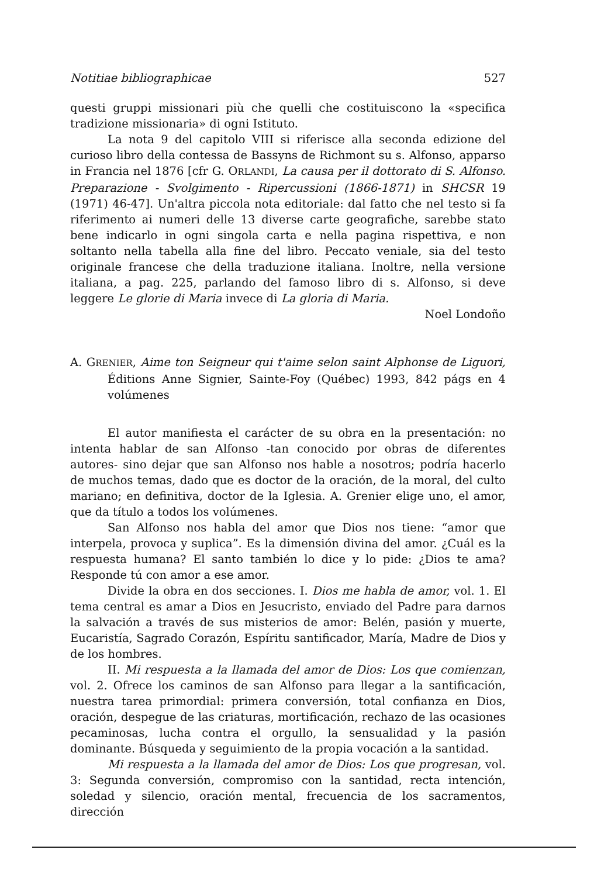Notitiae bibliographicae 527
questi gruppi missionari più che quelli che costituiscono la «specifica tradizione missionaria» di ogni Istituto.
La nota 9 del capitolo VIII si riferisce alla seconda edizione del curioso libro della contessa de Bassyns de Richmont su s. Alfonso, apparso in Francia nel 1876 [cfr G. ORLANDI, La causa per il dottorato di S. Alfonso. Preparazione - Svolgimento - Ripercussioni (1866-1871) in SHCSR 19 (1971) 46-47]. Un'altra piccola nota editoriale: dal fatto che nel testo si fa riferimento ai numeri delle 13 diverse carte geografiche, sarebbe stato bene indicarlo in ogni singola carta e nella pagina rispettiva, e non soltanto nella tabella alla fine del libro. Peccato veniale, sia del testo originale francese che della traduzione italiana. Inoltre, nella versione italiana, a pag. 225, parlando del famoso libro di s. Alfonso, si deve leggere Le glorie di Maria invece di La gloria di Maria.
Noel Londoño
A. GRENIER, Aime ton Seigneur qui t'aime selon saint Alphonse de Liguori, Éditions Anne Signier, Sainte-Foy (Québec) 1993, 842 págs en 4 volúmenes
El autor manifiesta el carácter de su obra en la presentación: no intenta hablar de san Alfonso -tan conocido por obras de diferentes autores- sino dejar que san Alfonso nos hable a nosotros; podría hacerlo de muchos temas, dado que es doctor de la oración, de la moral, del culto mariano; en definitiva, doctor de la Iglesia. A. Grenier elige uno, el amor, que da título a todos los volúmenes.
San Alfonso nos habla del amor que Dios nos tiene: “amor que interpela, provoca y suplica”. Es la dimensión divina del amor. ¿Cuál es la respuesta humana? El santo también lo dice y lo pide: ¿Dios te ama? Responde tú con amor a ese amor.
Divide la obra en dos secciones. I. Dios me habla de amor, vol. 1. El tema central es amar a Dios en Jesucristo, enviado del Padre para darnos la salvación a través de sus misterios de amor: Belén, pasión y muerte, Eucaristía, Sagrado Corazón, Espíritu santificador, María, Madre de Dios y de los hombres.
II. Mi respuesta a la llamada del amor de Dios: Los que comienzan, vol. 2. Ofrece los caminos de san Alfonso para llegar a la santificación, nuestra tarea primordial: primera conversión, total confianza en Dios, oración, despegue de las criaturas, mortificación, rechazo de las ocasiones pecaminosas, lucha contra el orgullo, la sensualidad y la pasión dominante. Búsqueda y seguimiento de la propia vocación a la santidad.
Mi respuesta a la llamada del amor de Dios: Los que progresan, vol. 3: Segunda conversión, compromiso con la santidad, recta intención, soledad y silencio, oración mental, frecuencia de los sacramentos, dirección